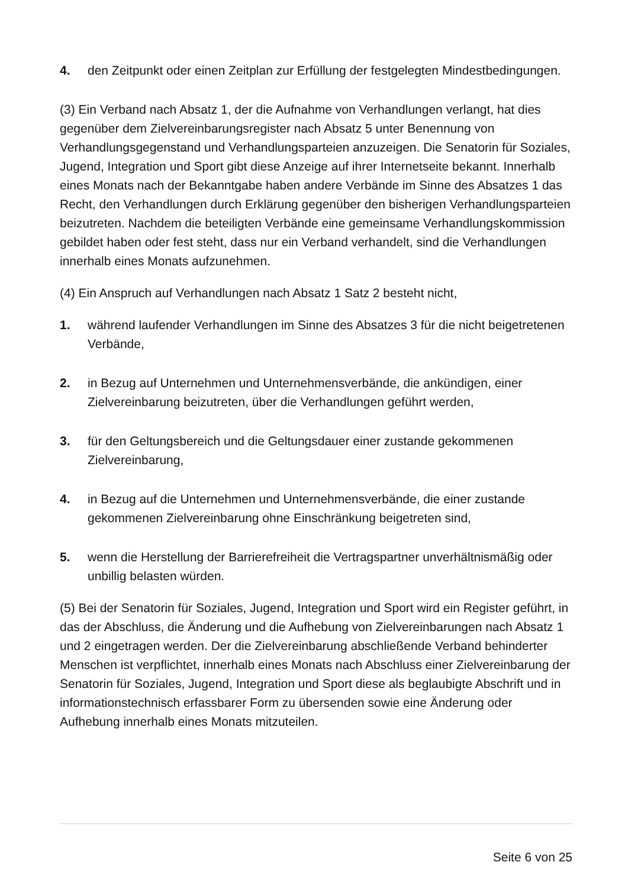4. den Zeitpunkt oder einen Zeitplan zur Erfüllung der festgelegten Mindestbedingungen.
(3) Ein Verband nach Absatz 1, der die Aufnahme von Verhandlungen verlangt, hat dies gegenüber dem Zielvereinbarungsregister nach Absatz 5 unter Benennung von Verhandlungsgegenstand und Verhandlungsparteien anzuzeigen. Die Senatorin für Soziales, Jugend, Integration und Sport gibt diese Anzeige auf ihrer Internetseite bekannt. Innerhalb eines Monats nach der Bekanntgabe haben andere Verbände im Sinne des Absatzes 1 das Recht, den Verhandlungen durch Erklärung gegenüber den bisherigen Verhandlungsparteien beizutreten. Nachdem die beteiligten Verbände eine gemeinsame Verhandlungskommission gebildet haben oder fest steht, dass nur ein Verband verhandelt, sind die Verhandlungen innerhalb eines Monats aufzunehmen.
(4) Ein Anspruch auf Verhandlungen nach Absatz 1 Satz 2 besteht nicht,
1. während laufender Verhandlungen im Sinne des Absatzes 3 für die nicht beigetretenen Verbände,
2. in Bezug auf Unternehmen und Unternehmensverbände, die ankündigen, einer Zielvereinbarung beizutreten, über die Verhandlungen geführt werden,
3. für den Geltungsbereich und die Geltungsdauer einer zustande gekommenen Zielvereinbarung,
4. in Bezug auf die Unternehmen und Unternehmensverbände, die einer zustande gekommenen Zielvereinbarung ohne Einschränkung beigetreten sind,
5. wenn die Herstellung der Barrierefreiheit die Vertragspartner unverhältnismäßig oder unbillig belasten würden.
(5) Bei der Senatorin für Soziales, Jugend, Integration und Sport wird ein Register geführt, in das der Abschluss, die Änderung und die Aufhebung von Zielvereinbarungen nach Absatz 1 und 2 eingetragen werden. Der die Zielvereinbarung abschließende Verband behinderter Menschen ist verpflichtet, innerhalb eines Monats nach Abschluss einer Zielvereinbarung der Senatorin für Soziales, Jugend, Integration und Sport diese als beglaubigte Abschrift und in informationstechnisch erfassbarer Form zu übersenden sowie eine Änderung oder Aufhebung innerhalb eines Monats mitzuteilen.
Seite 6 von 25